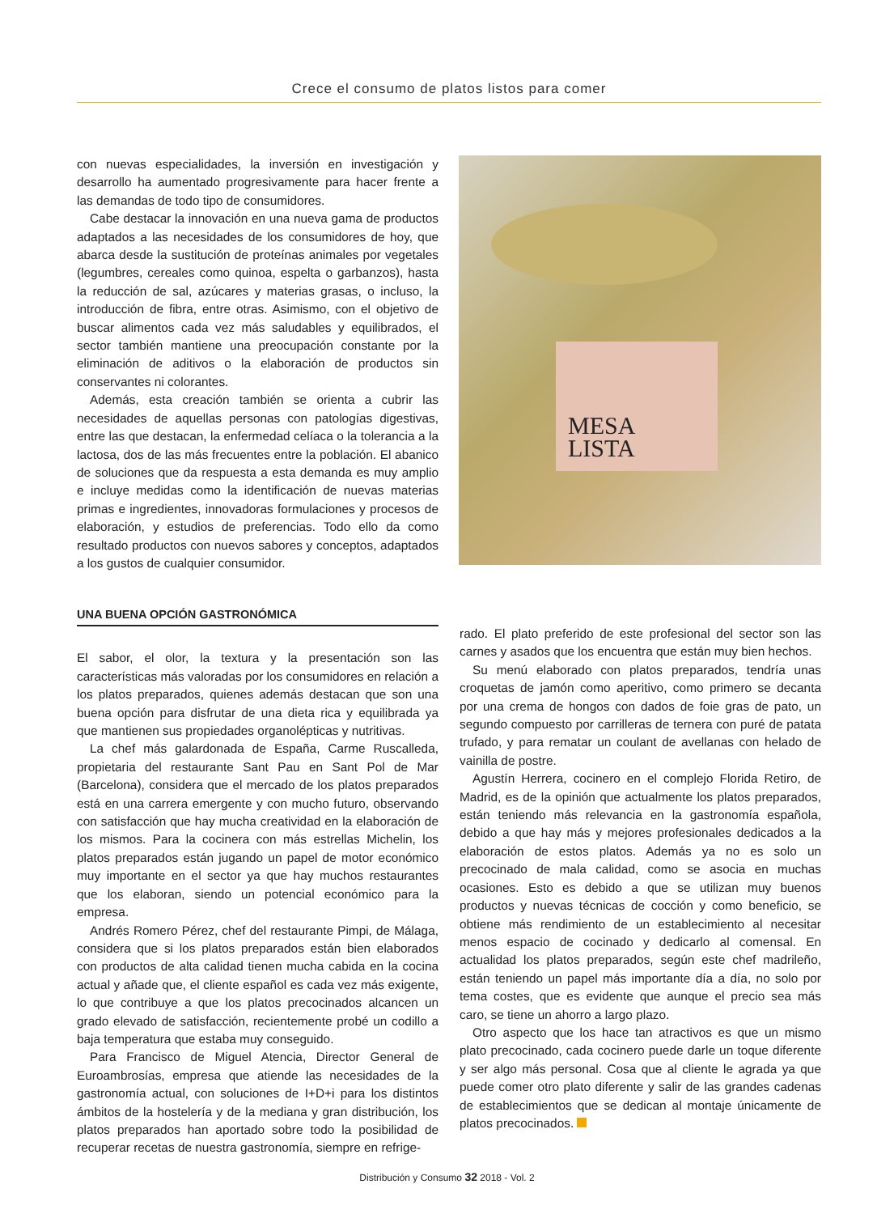Crece el consumo de platos listos para comer
con nuevas especialidades, la inversión en investigación y desarrollo ha aumentado progresivamente para hacer frente a las demandas de todo tipo de consumidores.
Cabe destacar la innovación en una nueva gama de productos adaptados a las necesidades de los consumidores de hoy, que abarca desde la sustitución de proteínas animales por vegetales (legumbres, cereales como quinoa, espelta o garbanzos), hasta la reducción de sal, azúcares y materias grasas, o incluso, la introducción de fibra, entre otras. Asimismo, con el objetivo de buscar alimentos cada vez más saludables y equilibrados, el sector también mantiene una preocupación constante por la eliminación de aditivos o la elaboración de productos sin conservantes ni colorantes.
Además, esta creación también se orienta a cubrir las necesidades de aquellas personas con patologías digestivas, entre las que destacan, la enfermedad celíaca o la tolerancia a la lactosa, dos de las más frecuentes entre la población. El abanico de soluciones que da respuesta a esta demanda es muy amplio e incluye medidas como la identificación de nuevas materias primas e ingredientes, innovadoras formulaciones y procesos de elaboración, y estudios de preferencias. Todo ello da como resultado productos con nuevos sabores y conceptos, adaptados a los gustos de cualquier consumidor.
MESA
LISTA
UNA BUENA OPCIÓN GASTRONÓMICA
El sabor, el olor, la textura y la presentación son las características más valoradas por los consumidores en relación a los platos preparados, quienes además destacan que son una buena opción para disfrutar de una dieta rica y equilibrada ya que mantienen sus propiedades organolépticas y nutritivas.
La chef más galardonada de España, Carme Ruscalleda, propietaria del restaurante Sant Pau en Sant Pol de Mar (Barcelona), considera que el mercado de los platos preparados está en una carrera emergente y con mucho futuro, observando con satisfacción que hay mucha creatividad en la elaboración de los mismos. Para la cocinera con más estrellas Michelin, los platos preparados están jugando un papel de motor económico muy importante en el sector ya que hay muchos restaurantes que los elaboran, siendo un potencial económico para la empresa.
Andrés Romero Pérez, chef del restaurante Pimpi, de Málaga, considera que si los platos preparados están bien elaborados con productos de alta calidad tienen mucha cabida en la cocina actual y añade que, el cliente español es cada vez más exigente, lo que contribuye a que los platos precocinados alcancen un grado elevado de satisfacción, recientemente probé un codillo a baja temperatura que estaba muy conseguido.
Para Francisco de Miguel Atencia, Director General de Euroambrosías, empresa que atiende las necesidades de la gastronomía actual, con soluciones de I+D+i para los distintos ámbitos de la hostelería y de la mediana y gran distribución, los platos preparados han aportado sobre todo la posibilidad de recuperar recetas de nuestra gastronomía, siempre en refrige-
rado. El plato preferido de este profesional del sector son las carnes y asados que los encuentra que están muy bien hechos.
Su menú elaborado con platos preparados, tendría unas croquetas de jamón como aperitivo, como primero se decanta por una crema de hongos con dados de foie gras de pato, un segundo compuesto por carrilleras de ternera con puré de patata trufado, y para rematar un coulant de avellanas con helado de vainilla de postre.
Agustín Herrera, cocinero en el complejo Florida Retiro, de Madrid, es de la opinión que actualmente los platos preparados, están teniendo más relevancia en la gastronomía española, debido a que hay más y mejores profesionales dedicados a la elaboración de estos platos. Además ya no es solo un precocinado de mala calidad, como se asocia en muchas ocasiones. Esto es debido a que se utilizan muy buenos productos y nuevas técnicas de cocción y como beneficio, se obtiene más rendimiento de un establecimiento al necesitar menos espacio de cocinado y dedicarlo al comensal. En actualidad los platos preparados, según este chef madrileño, están teniendo un papel más importante día a día, no solo por tema costes, que es evidente que aunque el precio sea más caro, se tiene un ahorro a largo plazo.
Otro aspecto que los hace tan atractivos es que un mismo plato precocinado, cada cocinero puede darle un toque diferente y ser algo más personal. Cosa que al cliente le agrada ya que puede comer otro plato diferente y salir de las grandes cadenas de establecimientos que se dedican al montaje únicamente de platos precocinados.
Distribución y Consumo 32 2018 - Vol. 2